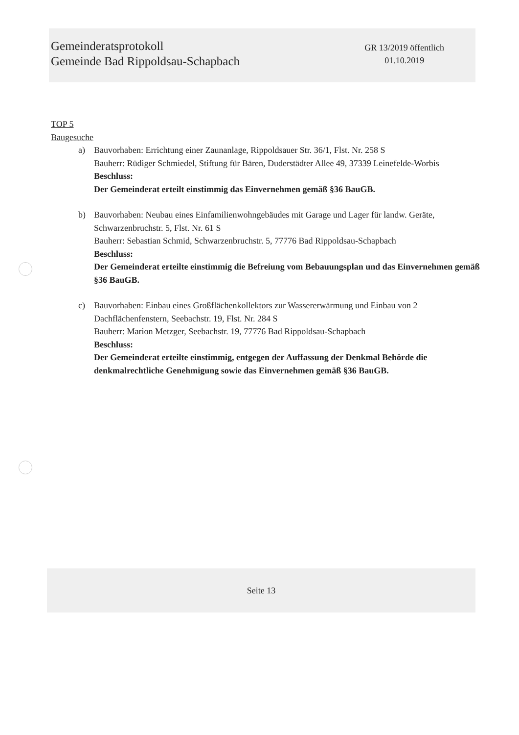Gemeinderatsprotokoll
Gemeinde Bad Rippoldsau-Schapbach
GR 13/2019 öffentlich
01.10.2019
TOP 5
Baugesuche
a) Bauvorhaben: Errichtung einer Zaunanlage, Rippoldsauer Str. 36/1, Flst. Nr. 258 S
Bauherr: Rüdiger Schmiedel, Stiftung für Bären, Duderstädter Allee 49, 37339 Leinefelde-Worbis
Beschluss:
Der Gemeinderat erteilt einstimmig das Einvernehmen gemäß §36 BauGB.
b) Bauvorhaben: Neubau eines Einfamilienwohngebäudes mit Garage und Lager für landw. Geräte, Schwarzenbruchstr. 5, Flst. Nr. 61 S
Bauherr: Sebastian Schmid, Schwarzenbruchstr. 5, 77776 Bad Rippoldsau-Schapbach
Beschluss:
Der Gemeinderat erteilte einstimmig die Befreiung vom Bebauungsplan und das Einvernehmen gemäß §36 BauGB.
c) Bauvorhaben: Einbau eines Großflächenkollektors zur Wassererwärmung und Einbau von 2 Dachflächenfenstern, Seebachstr. 19, Flst. Nr. 284 S
Bauherr: Marion Metzger, Seebachstr. 19, 77776 Bad Rippoldsau-Schapbach
Beschluss:
Der Gemeinderat erteilte einstimmig, entgegen der Auffassung der Denkmal Behörde die denkmalrechtliche Genehmigung sowie das Einvernehmen gemäß §36 BauGB.
Seite 13